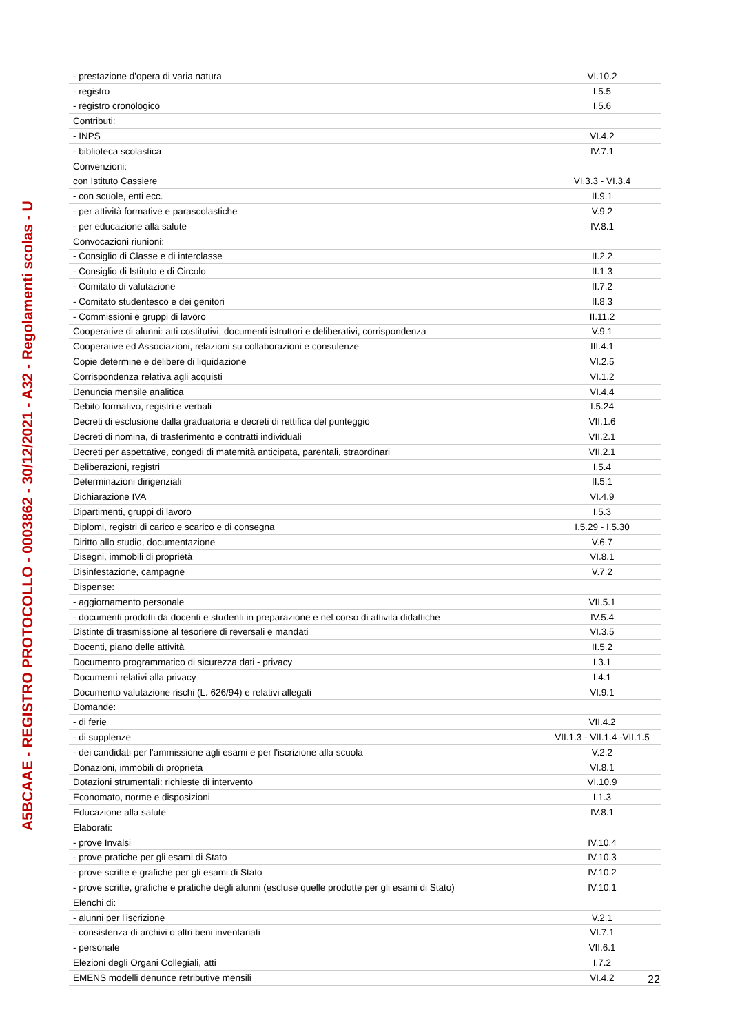| - prestazione d'opera di varia natura | VI.10.2 |
| - registro | I.5.5 |
| - registro cronologico | I.5.6 |
| Contributi: | |
| - INPS | VI.4.2 |
| - biblioteca scolastica | IV.7.1 |
| Convenzioni: | |
| con Istituto Cassiere | VI.3.3 - VI.3.4 |
| - con scuole, enti ecc. | II.9.1 |
| - per attività formative e parascolastiche | V.9.2 |
| - per educazione alla salute | IV.8.1 |
| Convocazioni riunioni: | |
| - Consiglio di Classe e di interclasse | II.2.2 |
| - Consiglio di Istituto e di Circolo | II.1.3 |
| - Comitato di valutazione | II.7.2 |
| - Comitato studentesco e dei genitori | II.8.3 |
| - Commissioni e gruppi di lavoro | II.11.2 |
| Cooperative di alunni: atti costitutivi, documenti istruttori e deliberativi, corrispondenza | V.9.1 |
| Cooperative ed Associazioni, relazioni su collaborazioni e consulenze | III.4.1 |
| Copie determine e delibere di liquidazione | VI.2.5 |
| Corrispondenza relativa agli acquisti | VI.1.2 |
| Denuncia mensile analitica | VI.4.4 |
| Debito formativo, registri e verbali | I.5.24 |
| Decreti di esclusione dalla graduatoria e decreti di rettifica del punteggio | VII.1.6 |
| Decreti di nomina, di trasferimento e contratti individuali | VII.2.1 |
| Decreti per aspettative, congedi di maternità anticipata, parentali, straordinari | VII.2.1 |
| Deliberazioni, registri | I.5.4 |
| Determinazioni dirigenziali | II.5.1 |
| Dichiarazione IVA | VI.4.9 |
| Dipartimenti, gruppi di lavoro | I.5.3 |
| Diplomi, registri di carico e scarico e di consegna | I.5.29 - I.5.30 |
| Diritto allo studio, documentazione | V.6.7 |
| Disegni, immobili di proprietà | VI.8.1 |
| Disinfestazione, campagne | V.7.2 |
| Dispense: | |
| - aggiornamento personale | VII.5.1 |
| - documenti prodotti da docenti e studenti in preparazione e nel corso di attività didattiche | IV.5.4 |
| Distinte di trasmissione al tesoriere di reversali e mandati | VI.3.5 |
| Docenti, piano delle attività | II.5.2 |
| Documento programmatico di sicurezza dati - privacy | I.3.1 |
| Documenti relativi alla privacy | I.4.1 |
| Documento valutazione rischi (L. 626/94) e relativi allegati | VI.9.1 |
| Domande: | |
| - di ferie | VII.4.2 |
| - di supplenze | VII.1.3 - VII.1.4 -VII.1.5 |
| - dei candidati per l'ammissione agli esami e per l'iscrizione alla scuola | V.2.2 |
| Donazioni, immobili di proprietà | VI.8.1 |
| Dotazioni strumentali: richieste di intervento | VI.10.9 |
| Economato, norme e disposizioni | I.1.3 |
| Educazione alla salute | IV.8.1 |
| Elaborati: | |
| - prove Invalsi | IV.10.4 |
| - prove pratiche per gli esami di Stato | IV.10.3 |
| - prove scritte e grafiche per gli esami di Stato | IV.10.2 |
| - prove scritte, grafiche e pratiche degli alunni (escluse quelle prodotte per gli esami di Stato) | IV.10.1 |
| Elenchi di: | |
| - alunni per l'iscrizione | V.2.1 |
| - consistenza di archivi o altri beni inventariati | VI.7.1 |
| - personale | VII.6.1 |
| Elezioni degli Organi Collegiali, atti | I.7.2 |
| EMENS modelli denunce retributive mensili | VI.4.2 |
A5BCAAE - REGISTRO PROTOCOLLO - 0003862 - 30/12/2021 - A32 - Regolamenti scolas - U
22